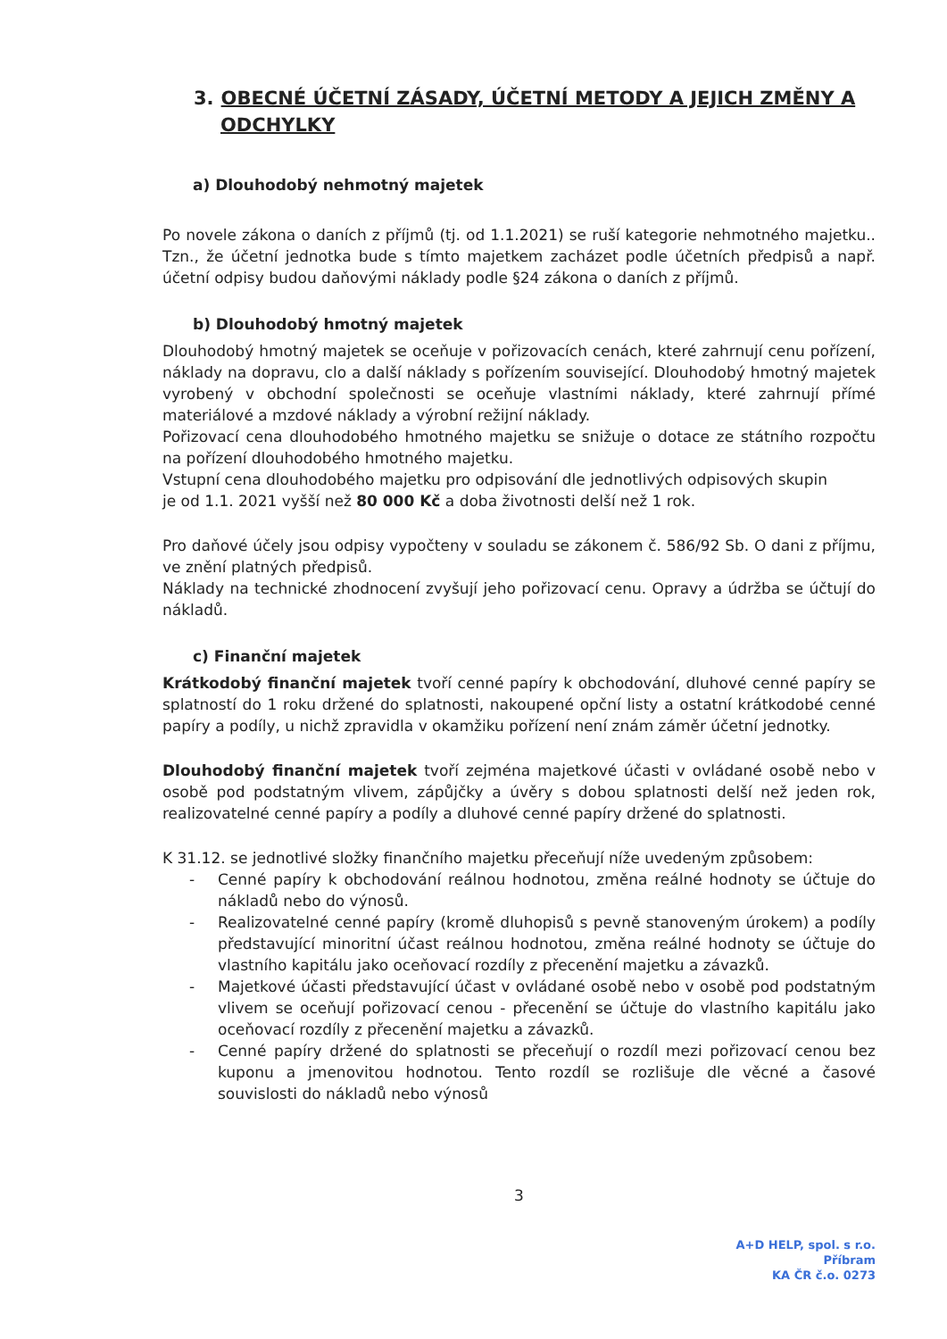3. OBECNÉ ÚČETNÍ ZÁSADY, ÚČETNÍ METODY A JEJICH ZMĚNY A ODCHYLKY
a) Dlouhodobý nehmotný majetek
Po novele zákona o daních z příjmů (tj. od 1.1.2021) se ruší kategorie nehmotného majetku.. Tzn., že účetní jednotka bude s tímto majetkem zacházet podle účetních předpisů a např. účetní odpisy budou daňovými náklady podle §24 zákona o daních z příjmů.
b) Dlouhodobý hmotný majetek
Dlouhodobý hmotný majetek se oceňuje v pořizovacích cenách, které zahrnují cenu pořízení, náklady na dopravu, clo a další náklady s pořízením související. Dlouhodobý hmotný majetek vyrobený v obchodní společnosti se oceňuje vlastními náklady, které zahrnují přímé materiálové a mzdové náklady a výrobní režijní náklady.
Pořizovací cena dlouhodobého hmotného majetku se snižuje o dotace ze státního rozpočtu na pořízení dlouhodobého hmotného majetku.
Vstupní cena dlouhodobého majetku pro odpisování dle jednotlivých odpisových skupin
je od 1.1. 2021 vyšší než 80 000 Kč a doba životnosti delší než 1 rok.
Pro daňové účely jsou odpisy vypočteny v souladu se zákonem č. 586/92 Sb. O dani z příjmu, ve znění platných předpisů.
Náklady na technické zhodnocení zvyšují jeho pořizovací cenu. Opravy a údržba se účtují do nákladů.
c) Finanční majetek
Krátkodobý finanční majetek tvoří cenné papíry k obchodování, dluhové cenné papíry se splatností do 1 roku držené do splatnosti, nakoupené opční listy a ostatní krátkodobé cenné papíry a podíly, u nichž zpravidla v okamžiku pořízení není znám záměr účetní jednotky.
Dlouhodobý finanční majetek tvoří zejména majetkové účasti v ovládané osobě nebo v osobě pod podstatným vlivem, zápůjčky a úvěry s dobou splatnosti delší než jeden rok, realizovatelné cenné papíry a podíly a dluhové cenné papíry držené do splatnosti.
K 31.12. se jednotlivé složky finančního majetku přeceňují níže uvedeným způsobem:
- Cenné papíry k obchodování reálnou hodnotou, změna reálné hodnoty se účtuje do nákladů nebo do výnosů.
- Realizovatelné cenné papíry (kromě dluhopisů s pevně stanoveným úrokem) a podíly představující minoritní účast reálnou hodnotou, změna reálné hodnoty se účtuje do vlastního kapitálu jako oceňovací rozdíly z přecenění majetku a závazků.
- Majetkové účasti představující účast v ovládané osobě nebo v osobě pod podstatným vlivem se oceňují pořizovací cenou - přecenění se účtuje do vlastního kapitálu jako oceňovací rozdíly z přecenění majetku a závazků.
- Cenné papíry držené do splatnosti se přeceňují o rozdíl mezi pořizovací cenou bez kuponu a jmenovitou hodnotou. Tento rozdíl se rozlišuje dle věcné a časové souvislosti do nákladů nebo výnosů
3
A+D HELP, spol. s r.o.
Příbram
KA ČR č.o. 0273